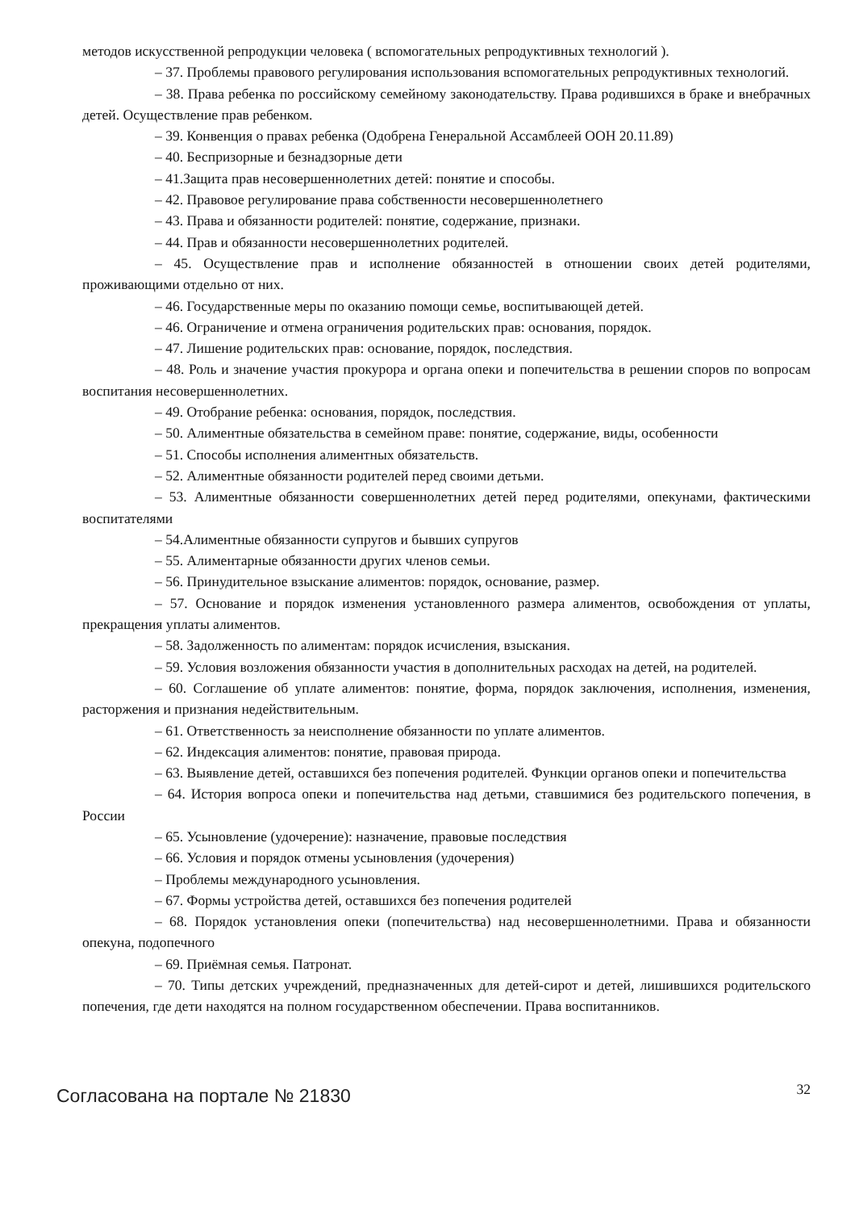методов искусственной репродукции человека ( вспомогательных репродуктивных технологий ).
– 37. Проблемы правового регулирования использования вспомогательных репродуктивных технологий.
– 38. Права ребенка по российскому семейному законодательству. Права родившихся в браке и внебрачных детей. Осуществление прав ребенком.
– 39. Конвенция о правах ребенка (Одобрена Генеральной Ассамблеей ООН 20.11.89)
– 40. Беспризорные и безнадзорные дети
– 41.Защита прав несовершеннолетних детей: понятие и способы.
– 42. Правовое регулирование права собственности несовершеннолетнего
– 43. Права и обязанности родителей: понятие, содержание, признаки.
– 44. Прав и обязанности несовершеннолетних родителей.
– 45. Осуществление прав и исполнение обязанностей в отношении своих детей родителями, проживающими отдельно от них.
– 46. Государственные меры по оказанию помощи семье, воспитывающей детей.
– 46. Ограничение и отмена ограничения родительских прав: основания, порядок.
– 47. Лишение родительских прав: основание, порядок, последствия.
– 48. Роль и значение участия прокурора и органа опеки и попечительства в решении споров по вопросам воспитания несовершеннолетних.
– 49. Отобрание ребенка: основания, порядок, последствия.
– 50. Алиментные обязательства в семейном праве: понятие, содержание, виды, особенности
– 51. Способы исполнения алиментных обязательств.
– 52. Алиментные обязанности родителей перед своими детьми.
– 53. Алиментные обязанности совершеннолетних детей перед родителями, опекунами, фактическими воспитателями
– 54.Алиментные обязанности супругов и бывших супругов
– 55. Алиментарные обязанности других членов семьи.
– 56. Принудительное взыскание алиментов: порядок, основание, размер.
– 57. Основание и порядок изменения установленного размера алиментов, освобождения от уплаты, прекращения уплаты алиментов.
– 58. Задолженность по алиментам: порядок исчисления, взыскания.
– 59. Условия возложения обязанности участия в дополнительных расходах на детей, на родителей.
– 60. Соглашение об уплате алиментов: понятие, форма, порядок заключения, исполнения, изменения, расторжения и признания недействительным.
– 61. Ответственность за неисполнение обязанности по уплате алиментов.
– 62. Индексация алиментов: понятие, правовая природа.
– 63. Выявление детей, оставшихся без попечения родителей. Функции органов опеки и попечительства
– 64. История вопроса опеки и попечительства над детьми, ставшимися без родительского попечения, в России
– 65. Усыновление (удочерение): назначение, правовые последствия
– 66. Условия и порядок отмены усыновления (удочерения)
– Проблемы международного усыновления.
– 67. Формы устройства детей, оставшихся без попечения родителей
– 68. Порядок установления опеки (попечительства) над несовершеннолетними. Права и обязанности опекуна, подопечного
– 69. Приёмная семья. Патронат.
– 70. Типы детских учреждений, предназначенных для детей-сирот и детей, лишившихся родительского попечения, где дети находятся на полном государственном обеспечении. Права воспитанников.
Согласована на портале № 21830
32